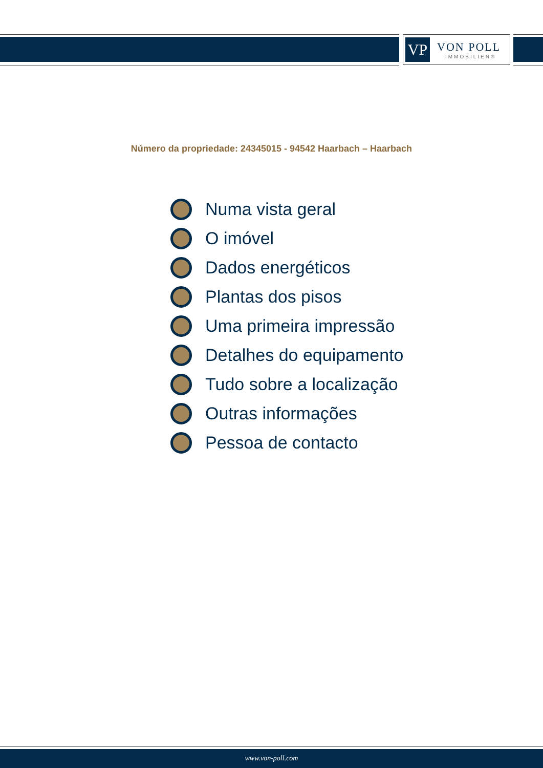VP
VON POLL
IMMOBILIEN®
Número da propriedade: 24345015 - 94542 Haarbach – Haarbach
Numa vista geral
O imóvel
Dados energéticos
Plantas dos pisos
Uma primeira impressão
Detalhes do equipamento
Tudo sobre a localização
Outras informações
Pessoa de contacto
www.von-poll.com